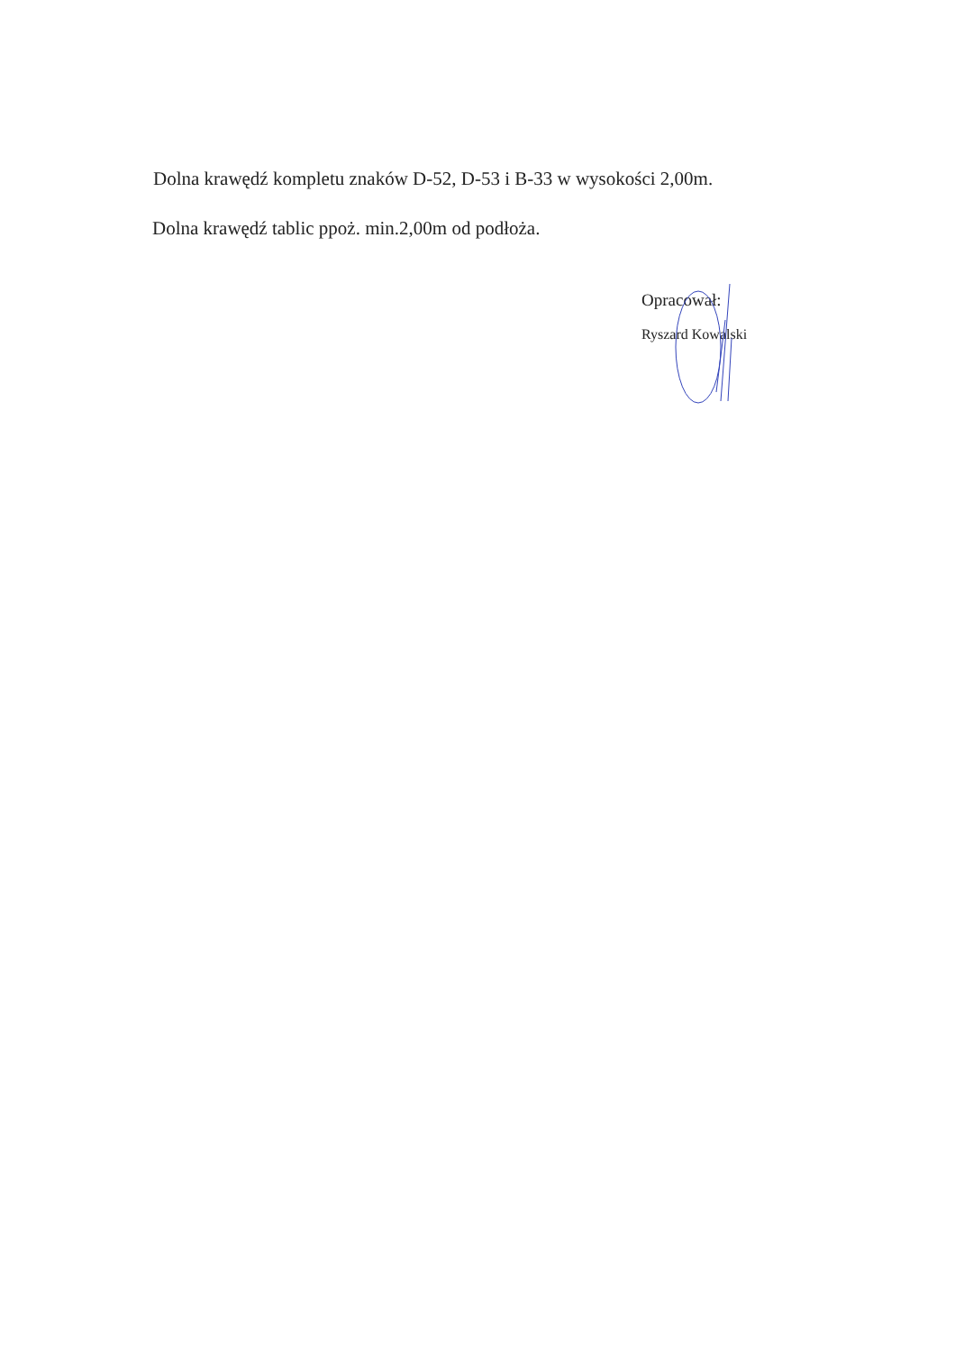Dolna krawędź kompletu znaków D-52, D-53 i B-33 w wysokości 2,00m.
Dolna krawędź tablic ppoż. min.2,00m od podłoża.
Opracował:
Ryszard Kowalski